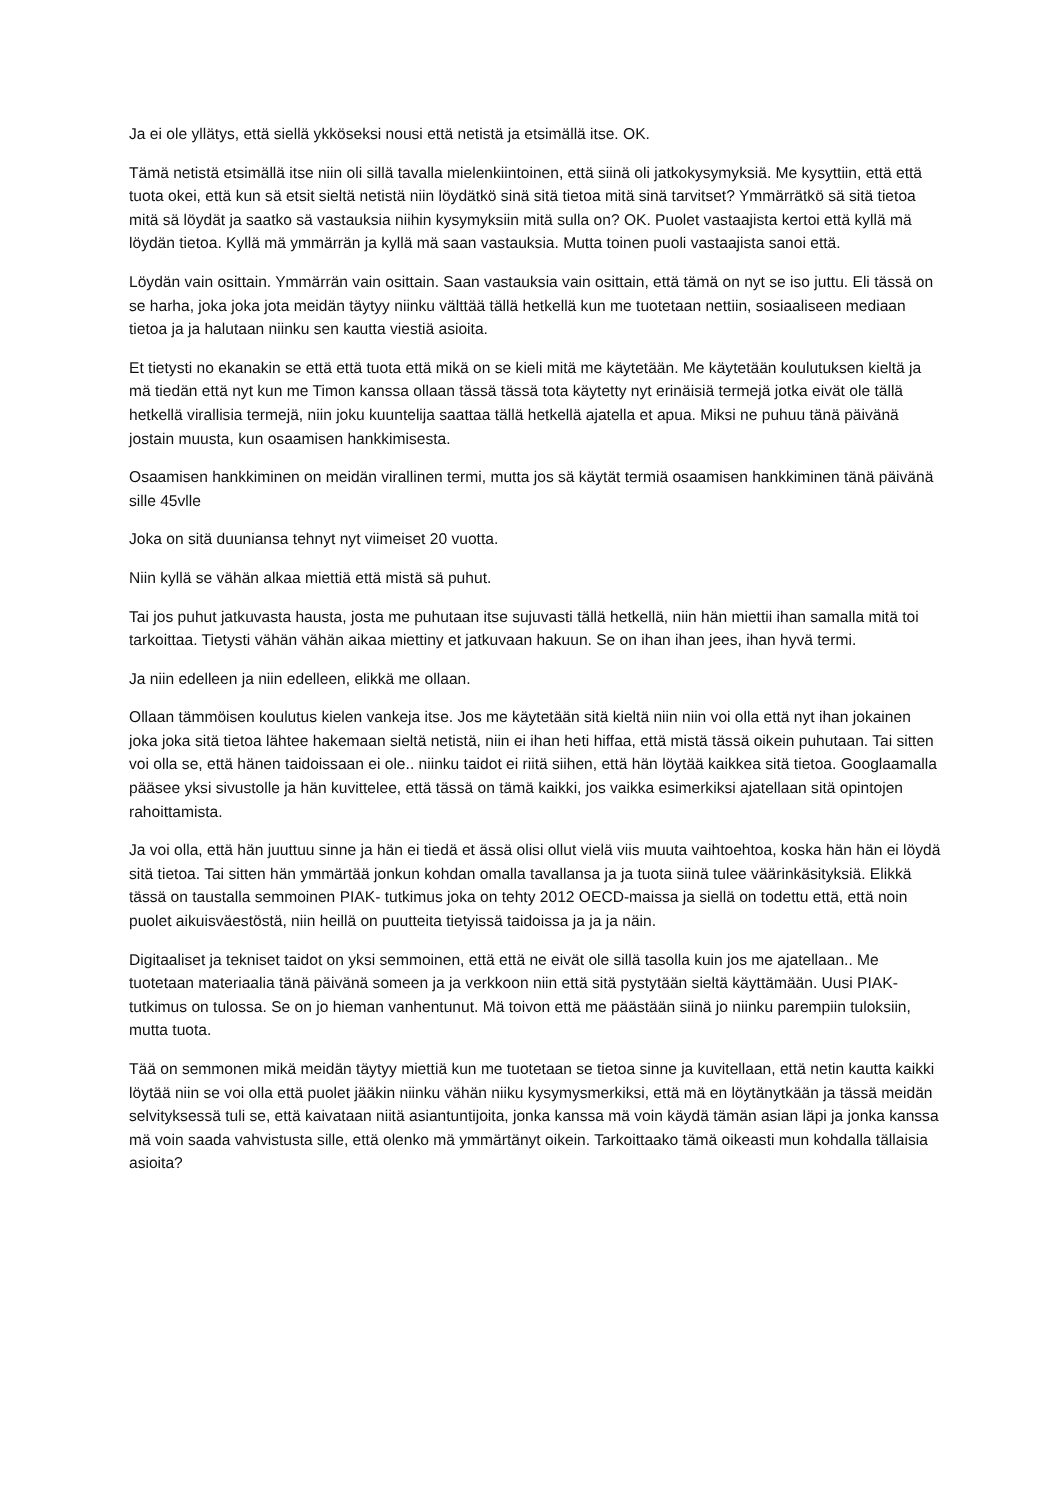Ja ei ole yllätys, että siellä ykköseksi nousi että netistä ja etsimällä itse. OK.
Tämä netistä etsimällä itse niin oli sillä tavalla mielenkiintoinen, että siinä oli jatkokysymyksiä. Me kysyttiin, että että tuota okei, että kun sä etsit sieltä netistä niin löydätkö sinä sitä tietoa mitä sinä tarvitset? Ymmärrätkö sä sitä tietoa mitä sä löydät ja saatko sä vastauksia niihin kysymyksiin mitä sulla on? OK. Puolet vastaajista kertoi että kyllä mä löydän tietoa. Kyllä mä ymmärrän ja kyllä mä saan vastauksia. Mutta toinen puoli vastaajista sanoi että.
Löydän vain osittain. Ymmärrän vain osittain. Saan vastauksia vain osittain, että tämä on nyt se iso juttu. Eli tässä on se harha, joka joka jota meidän täytyy niinku välttää tällä hetkellä kun me tuotetaan nettiin, sosiaaliseen mediaan tietoa ja ja halutaan niinku sen kautta viestiä asioita.
Et tietysti no ekanakin se että että tuota että mikä on se kieli mitä me käytetään. Me käytetään koulutuksen kieltä ja mä tiedän että nyt kun me Timon kanssa ollaan tässä tässä tota käytetty nyt erinäisiä termejä jotka eivät ole tällä hetkellä virallisia termejä, niin joku kuuntelija saattaa tällä hetkellä ajatella et apua. Miksi ne puhuu tänä päivänä jostain muusta, kun osaamisen hankkimisesta.
Osaamisen hankkiminen on meidän virallinen termi, mutta jos sä käytät termiä osaamisen hankkiminen tänä päivänä sille 45vlle
Joka on sitä duuniansa tehnyt nyt viimeiset 20 vuotta.
Niin kyllä se vähän alkaa miettiä että mistä sä puhut.
Tai jos puhut jatkuvasta hausta, josta me puhutaan itse sujuvasti tällä hetkellä, niin hän miettii ihan samalla mitä toi tarkoittaa. Tietysti vähän vähän aikaa miettiny et jatkuvaan hakuun. Se on ihan ihan jees, ihan hyvä termi.
Ja niin edelleen ja niin edelleen, elikkä me ollaan.
Ollaan tämmöisen koulutus kielen vankeja itse. Jos me käytetään sitä kieltä niin niin voi olla että nyt ihan jokainen joka joka sitä tietoa lähtee hakemaan sieltä netistä, niin ei ihan heti hiffaa, että mistä tässä oikein puhutaan. Tai sitten voi olla se, että hänen taidoissaan ei ole.. niinku taidot ei riitä siihen, että hän löytää kaikkea sitä tietoa. Googlaamalla pääsee yksi sivustolle ja hän kuvittelee, että tässä on tämä kaikki, jos vaikka esimerkiksi ajatellaan sitä opintojen rahoittamista.
Ja voi olla, että hän juuttuu sinne ja hän ei tiedä et ässä olisi ollut vielä viis muuta vaihtoehtoa, koska hän hän ei löydä sitä tietoa. Tai sitten hän ymmärtää jonkun kohdan omalla tavallansa ja ja tuota siinä tulee väärinkäsityksiä. Elikkä tässä on taustalla semmoinen PIAK- tutkimus joka on tehty 2012 OECD-maissa ja siellä on todettu että, että noin puolet aikuisväestöstä, niin heillä on puutteita tietyissä taidoissa ja ja ja näin.
Digitaaliset ja tekniset taidot on yksi semmoinen, että että ne eivät ole sillä tasolla kuin jos me ajatellaan.. Me tuotetaan materiaalia tänä päivänä someen ja ja verkkoon niin että sitä pystytään sieltä käyttämään. Uusi PIAK-tutkimus on tulossa. Se on jo hieman vanhentunut. Mä toivon että me päästään siinä jo niinku parempiin tuloksiin, mutta tuota.
Tää on semmonen mikä meidän täytyy miettiä kun me tuotetaan se tietoa sinne ja kuvitellaan, että netin kautta kaikki löytää niin se voi olla että puolet jääkin niinku vähän niiku kysymysmerkiksi, että mä en löytänytkään ja tässä meidän selvityksessä tuli se, että kaivataan niitä asiantuntijoita, jonka kanssa mä voin käydä tämän asian läpi ja jonka kanssa mä voin saada vahvistusta sille, että olenko mä ymmärtänyt oikein. Tarkoittaako tämä oikeasti mun kohdalla tällaisia asioita?